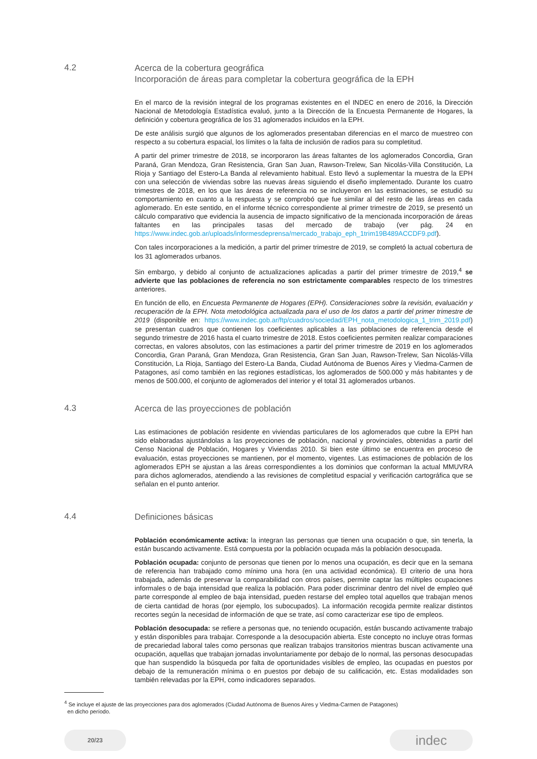4.2
Acerca de la cobertura geográfica
Incorporación de áreas para completar la cobertura geográfica de la EPH
En el marco de la revisión integral de los programas existentes en el INDEC en enero de 2016, la Dirección Nacional de Metodología Estadística evaluó, junto a la Dirección de la Encuesta Permanente de Hogares, la definición y cobertura geográfica de los 31 aglomerados incluidos en la EPH.
De este análisis surgió que algunos de los aglomerados presentaban diferencias en el marco de muestreo con respecto a su cobertura espacial, los límites o la falta de inclusión de radios para su completitud.
A partir del primer trimestre de 2018, se incorporaron las áreas faltantes de los aglomerados Concordia, Gran Paraná, Gran Mendoza, Gran Resistencia, Gran San Juan, Rawson-Trelew, San Nicolás-Villa Constitución, La Rioja y Santiago del Estero-La Banda al relevamiento habitual. Esto llevó a suplementar la muestra de la EPH con una selección de viviendas sobre las nuevas áreas siguiendo el diseño implementado. Durante los cuatro trimestres de 2018, en los que las áreas de referencia no se incluyeron en las estimaciones, se estudió su comportamiento en cuanto a la respuesta y se comprobó que fue similar al del resto de las áreas en cada aglomerado. En este sentido, en el informe técnico correspondiente al primer trimestre de 2019, se presentó un cálculo comparativo que evidencia la ausencia de impacto significativo de la mencionada incorporación de áreas faltantes en las principales tasas del mercado de trabajo (ver pág. 24 en https://www.indec.gob.ar/uploads/informesdeprensa/mercado_trabajo_eph_1trim19B489ACCDF9.pdf).
Con tales incorporaciones a la medición, a partir del primer trimestre de 2019, se completó la actual cobertura de los 31 aglomerados urbanos.
Sin embargo, y debido al conjunto de actualizaciones aplicadas a partir del primer trimestre de 2019,<sup>4</sup> se advierte que las poblaciones de referencia no son estrictamente comparables respecto de los trimestres anteriores.
En función de ello, en Encuesta Permanente de Hogares (EPH). Consideraciones sobre la revisión, evaluación y recuperación de la EPH. Nota metodológica actualizada para el uso de los datos a partir del primer trimestre de 2019 (disponible en: https://www.indec.gob.ar/ftp/cuadros/sociedad/EPH_nota_metodologica_1_trim_2019.pdf) se presentan cuadros que contienen los coeficientes aplicables a las poblaciones de referencia desde el segundo trimestre de 2016 hasta el cuarto trimestre de 2018. Estos coeficientes permiten realizar comparaciones correctas, en valores absolutos, con las estimaciones a partir del primer trimestre de 2019 en los aglomerados Concordia, Gran Paraná, Gran Mendoza, Gran Resistencia, Gran San Juan, Rawson-Trelew, San Nicolás-Villa Constitución, La Rioja, Santiago del Estero-La Banda, Ciudad Autónoma de Buenos Aires y Viedma-Carmen de Patagones, así como también en las regiones estadísticas, los aglomerados de 500.000 y más habitantes y de menos de 500.000, el conjunto de aglomerados del interior y el total 31 aglomerados urbanos.
4.3
Acerca de las proyecciones de población
Las estimaciones de población residente en viviendas particulares de los aglomerados que cubre la EPH han sido elaboradas ajustándolas a las proyecciones de población, nacional y provinciales, obtenidas a partir del Censo Nacional de Población, Hogares y Viviendas 2010. Si bien este último se encuentra en proceso de evaluación, estas proyecciones se mantienen, por el momento, vigentes. Las estimaciones de población de los aglomerados EPH se ajustan a las áreas correspondientes a los dominios que conforman la actual MMUVRA para dichos aglomerados, atendiendo a las revisiones de completitud espacial y verificación cartográfica que se señalan en el punto anterior.
4.4
Definiciones básicas
Población económicamente activa: la integran las personas que tienen una ocupación o que, sin tenerla, la están buscando activamente. Está compuesta por la población ocupada más la población desocupada.
Población ocupada: conjunto de personas que tienen por lo menos una ocupación, es decir que en la semana de referencia han trabajado como mínimo una hora (en una actividad económica). El criterio de una hora trabajada, además de preservar la comparabilidad con otros países, permite captar las múltiples ocupaciones informales o de baja intensidad que realiza la población. Para poder discriminar dentro del nivel de empleo qué parte corresponde al empleo de baja intensidad, pueden restarse del empleo total aquellos que trabajan menos de cierta cantidad de horas (por ejemplo, los subocupados). La información recogida permite realizar distintos recortes según la necesidad de información de que se trate, así como caracterizar ese tipo de empleos.
Población desocupada: se refiere a personas que, no teniendo ocupación, están buscando activamente trabajo y están disponibles para trabajar. Corresponde a la desocupación abierta. Este concepto no incluye otras formas de precariedad laboral tales como personas que realizan trabajos transitorios mientras buscan activamente una ocupación, aquellas que trabajan jornadas involuntariamente por debajo de lo normal, las personas desocupadas que han suspendido la búsqueda por falta de oportunidades visibles de empleo, las ocupadas en puestos por debajo de la remuneración mínima o en puestos por debajo de su calificación, etc. Estas modalidades son también relevadas por la EPH, como indicadores separados.
<sup>4</sup> Se incluye el ajuste de las proyecciones para dos aglomerados (Ciudad Autónoma de Buenos Aires y Viedma-Carmen de Patagones)
en dicho período.
20/23
indec